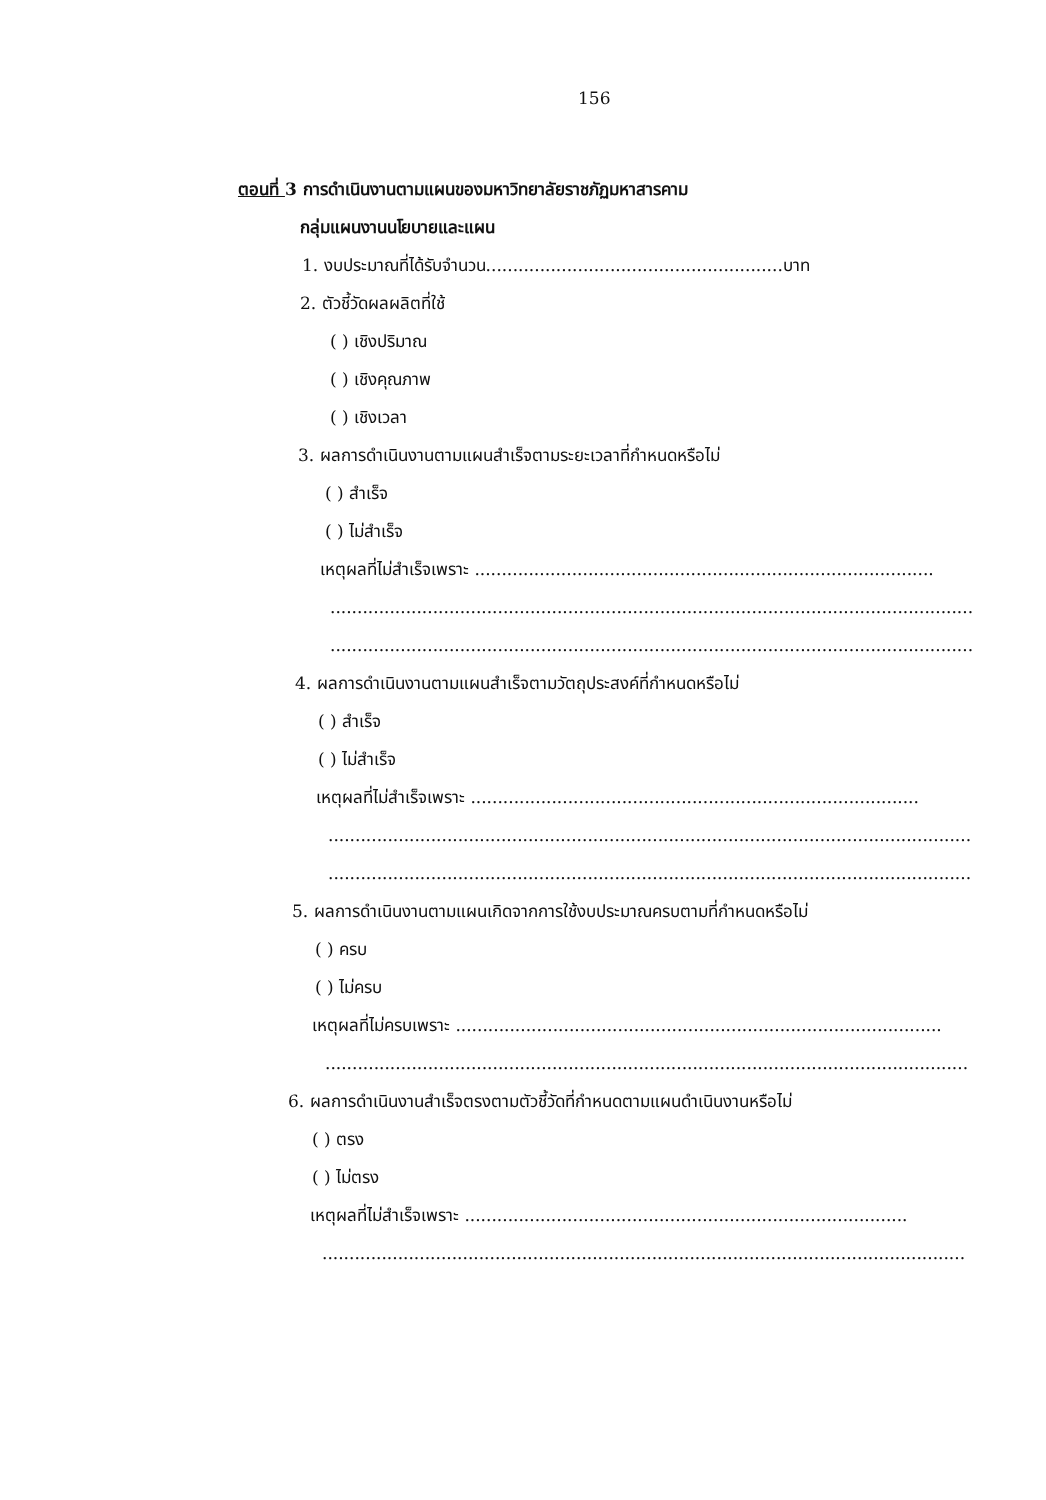156
ตอนที่ 3 การดำเนินงานตามแผนของมหาวิทยาลัยราชภัฏมหาสารคาม
กลุ่มแผนงานนโยบายและแผน
1. งบประมาณที่ได้รับจำนวน.......................................................บาท
2. ตัวชี้วัดผลผลิตที่ใช้
( ) เชิงปริมาณ
( ) เชิงคุณภาพ
( ) เชิงเวลา
3. ผลการดำเนินงานตามแผนสำเร็จตามระยะเวลาที่กำหนดหรือไม่
( ) สำเร็จ
( ) ไม่สำเร็จ
เหตุผลที่ไม่สำเร็จเพราะ .....................................................................................
.......................................................................................................................
.......................................................................................................................
4. ผลการดำเนินงานตามแผนสำเร็จตามวัตถุประสงค์ที่กำหนดหรือไม่
( ) สำเร็จ
( ) ไม่สำเร็จ
เหตุผลที่ไม่สำเร็จเพราะ ...................................................................................
.......................................................................................................................
.......................................................................................................................
5. ผลการดำเนินงานตามแผนเกิดจากการใช้งบประมาณครบตามที่กำหนดหรือไม่
( ) ครบ
( ) ไม่ครบ
เหตุผลที่ไม่ครบเพราะ ..........................................................................................
.......................................................................................................................
6. ผลการดำเนินงานสำเร็จตรงตามตัวชี้วัดที่กำหนดตามแผนดำเนินงานหรือไม่
( ) ตรง
( ) ไม่ตรง
เหตุผลที่ไม่สำเร็จเพราะ ..................................................................................
.......................................................................................................................